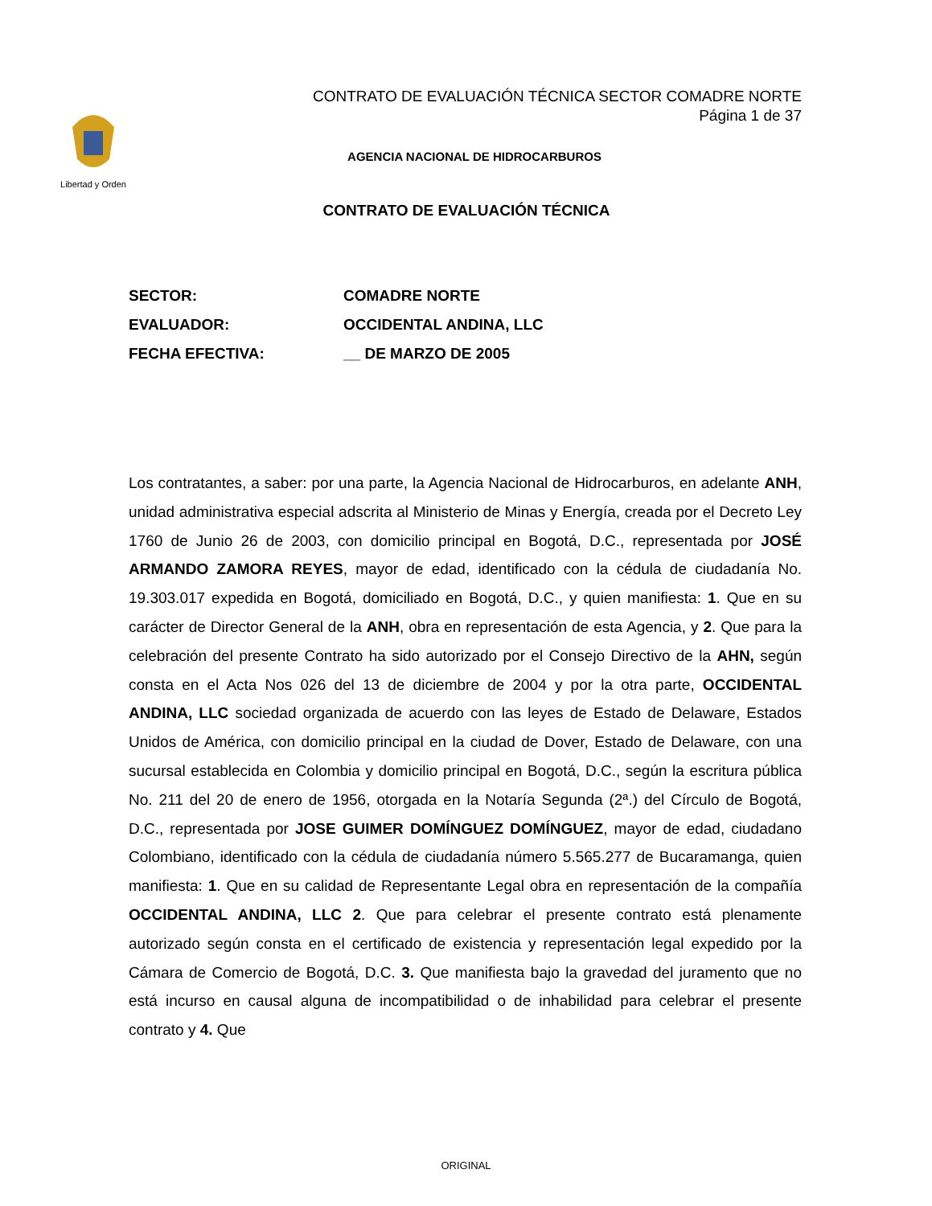Libertad y Orden
CONTRATO DE EVALUACIÓN TÉCNICA SECTOR COMADRE NORTE
Página 1 de 37
AGENCIA NACIONAL DE HIDROCARBUROS
CONTRATO DE EVALUACIÓN TÉCNICA
SECTOR: COMADRE NORTE
EVALUADOR: OCCIDENTAL ANDINA, LLC
FECHA EFECTIVA: __ DE MARZO DE 2005
Los contratantes, a saber: por una parte, la Agencia Nacional de Hidrocarburos, en adelante ANH, unidad administrativa especial adscrita al Ministerio de Minas y Energía, creada por el Decreto Ley 1760 de Junio 26 de 2003, con domicilio principal en Bogotá, D.C., representada por JOSÉ ARMANDO ZAMORA REYES, mayor de edad, identificado con la cédula de ciudadanía No. 19.303.017 expedida en Bogotá, domiciliado en Bogotá, D.C., y quien manifiesta: 1. Que en su carácter de Director General de la ANH, obra en representación de esta Agencia, y 2. Que para la celebración del presente Contrato ha sido autorizado por el Consejo Directivo de la AHN, según consta en el Acta Nos 026 del 13 de diciembre de 2004 y por la otra parte, OCCIDENTAL ANDINA, LLC sociedad organizada de acuerdo con las leyes de Estado de Delaware, Estados Unidos de América, con domicilio principal en la ciudad de Dover, Estado de Delaware, con una sucursal establecida en Colombia y domicilio principal en Bogotá, D.C., según la escritura pública No. 211 del 20 de enero de 1956, otorgada en la Notaría Segunda (2ª.) del Círculo de Bogotá, D.C., representada por JOSE GUIMER DOMÍNGUEZ DOMÍNGUEZ, mayor de edad, ciudadano Colombiano, identificado con la cédula de ciudadanía número 5.565.277 de Bucaramanga, quien manifiesta: 1. Que en su calidad de Representante Legal obra en representación de la compañía OCCIDENTAL ANDINA, LLC 2. Que para celebrar el presente contrato está plenamente autorizado según consta en el certificado de existencia y representación legal expedido por la Cámara de Comercio de Bogotá, D.C. 3. Que manifiesta bajo la gravedad del juramento que no está incurso en causal alguna de incompatibilidad o de inhabilidad para celebrar el presente contrato y 4. Que
ORIGINAL